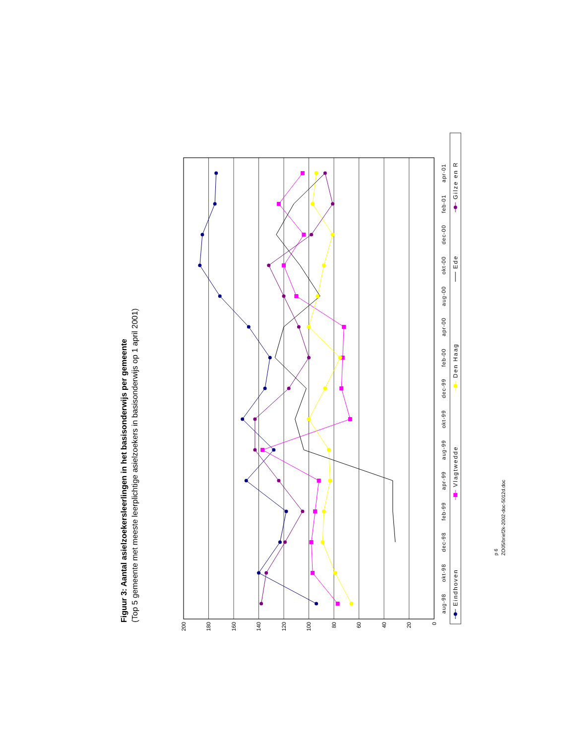Figuur 3: Aantal asielzoekersleerlingen in het basisonderwijs per gemeente
(Top 5 gemeente met meeste leerplichtige asielzoekers in basisonderwijs op 1 april 2001)
0
20
40
60
80
100
120
140
160
180
200
aug-98
okt-98
dec-98
feb-99
apr-99
aug-99
okt-99
dec-99
feb-00
apr-00
aug-00
okt-00
dec-00
feb-01
apr-01
Eindhoven
Vlagtwedde
Den Haag
Ede
Gilze en R
p 6
ZO05/brief2k-2002-doc-5012d.doc